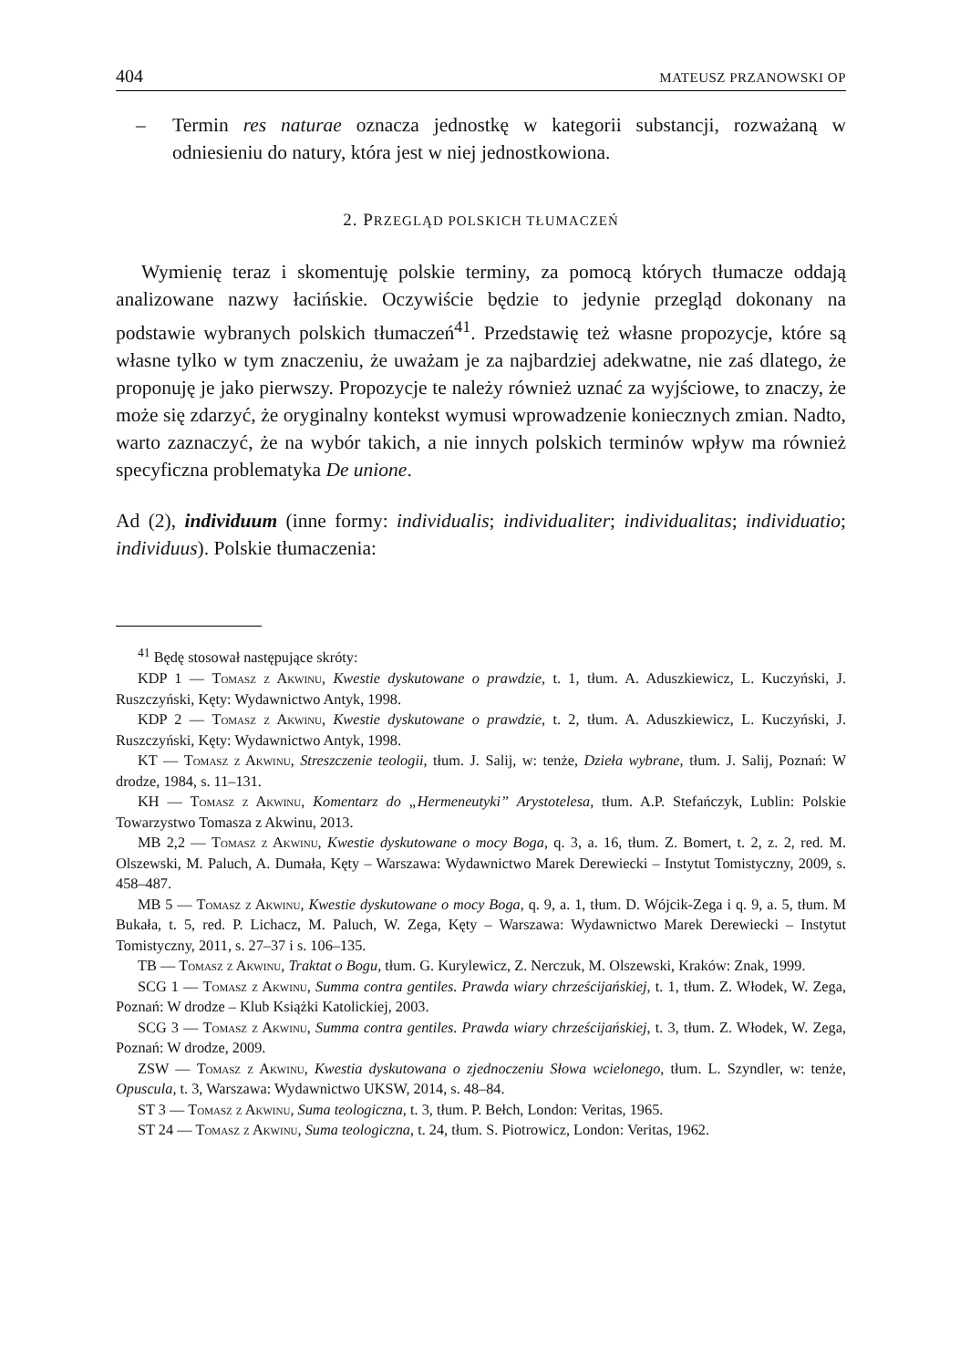404 MATEUSZ PRZANOWSKI OP
– Termin res naturae oznacza jednostkę w kategorii substancji, rozważaną w odniesieniu do natury, która jest w niej jednostkowiona.
2. PRZEGLĄD POLSKICH TŁUMACZEŃ
Wymienię teraz i skomentuję polskie terminy, za pomocą których tłumacze oddają analizowane nazwy łacińskie. Oczywiście będzie to jedynie przegląd dokonany na podstawie wybranych polskich tłumaczeń<sup>41</sup>. Przedstawię też własne propozycje, które są własne tylko w tym znaczeniu, że uważam je za najbardziej adekwatne, nie zaś dlatego, że proponuję je jako pierwszy. Propozycje te należy również uznać za wyjściowe, to znaczy, że może się zdarzyć, że oryginalny kontekst wymusi wprowadzenie koniecznych zmian. Nadto, warto zaznaczyć, że na wybór takich, a nie innych polskich terminów wpływ ma również specyficzna problematyka De unione.
Ad (2), individuum (inne formy: individualis; individualiter; individualitas; individuatio; individuus). Polskie tłumaczenia:
<sup>41</sup> Będę stosował następujące skróty:
KDP 1 — Tomasz z Akwinu, Kwestie dyskutowane o prawdzie, t. 1, tłum. A. Aduszkiewicz, L. Kuczyński, J. Ruszczyński, Kęty: Wydawnictwo Antyk, 1998.
KDP 2 — Tomasz z Akwinu, Kwestie dyskutowane o prawdzie, t. 2, tłum. A. Aduszkiewicz, L. Kuczyński, J. Ruszczyński, Kęty: Wydawnictwo Antyk, 1998.
KT — Tomasz z Akwinu, Streszczenie teologii, tłum. J. Salij, w: tenże, Dzieła wybrane, tłum. J. Salij, Poznań: W drodze, 1984, s. 11–131.
KH — Tomasz z Akwinu, Komentarz do „Hermeneutyki” Arystotelesa, tłum. A.P. Stefańczyk, Lublin: Polskie Towarzystwo Tomasza z Akwinu, 2013.
MB 2,2 — Tomasz z Akwinu, Kwestie dyskutowane o mocy Boga, q. 3, a. 16, tłum. Z. Bomert, t. 2, z. 2, red. M. Olszewski, M. Paluch, A. Dumała, Kęty – Warszawa: Wydawnictwo Marek Derewiecki – Instytut Tomistyczny, 2009, s. 458–487.
MB 5 — Tomasz z Akwinu, Kwestie dyskutowane o mocy Boga, q. 9, a. 1, tłum. D. Wójcik-Zega i q. 9, a. 5, tłum. M Bukała, t. 5, red. P. Lichacz, M. Paluch, W. Zega, Kęty – Warszawa: Wydawnictwo Marek Derewiecki – Instytut Tomistyczny, 2011, s. 27–37 i s. 106–135.
TB — Tomasz z Akwinu, Traktat o Bogu, tłum. G. Kurylewicz, Z. Nerczuk, M. Olszewski, Kraków: Znak, 1999.
SCG 1 — Tomasz z Akwinu, Summa contra gentiles. Prawda wiary chrześcijańskiej, t. 1, tłum. Z. Włodek, W. Zega, Poznań: W drodze – Klub Książki Katolickiej, 2003.
SCG 3 — Tomasz z Akwinu, Summa contra gentiles. Prawda wiary chrześcijańskiej, t. 3, tłum. Z. Włodek, W. Zega, Poznań: W drodze, 2009.
ZSW — Tomasz z Akwinu, Kwestia dyskutowana o zjednoczeniu Słowa wcielonego, tłum. L. Szyndler, w: tenże, Opuscula, t. 3, Warszawa: Wydawnictwo UKSW, 2014, s. 48–84.
ST 3 — Tomasz z Akwinu, Suma teologiczna, t. 3, tłum. P. Bełch, London: Veritas, 1965.
ST 24 — Tomasz z Akwinu, Suma teologiczna, t. 24, tłum. S. Piotrowicz, London: Veritas, 1962.